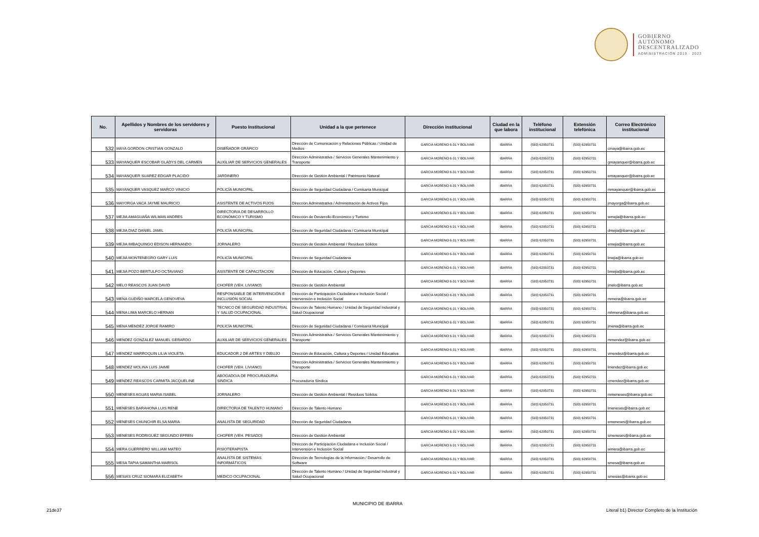GOBIERNO
AUTÓNOMO
DESCENTRALIZADO
ADMINISTRACIÓN 2019 - 2023
| No. | Apellidos y Nombres de los servidores y servidoras | Puesto Institucional | Unidad a la que pertenece | Dirección institucional | Ciudad en la que labora | Teléfono institucional | Extensión telefónica | Correo Electrónico institucional |
| --- | --- | --- | --- | --- | --- | --- | --- | --- |
| 532 | MAYA GORDON CRISTIAN GONZALO | DISEÑADOR GRÁFICO | Dirección de Comunicación y Relaciones Públicas / Unidad de Medios | GARCIA MORENO 6-31 Y BOLIVAR | IBARRA | (593) 62950731 | (593) 62950731 | cmaya@ibarra.gob.ec |
| 533 | MAYANQUER ESCOBAR GLADYS DEL CARMEN | AUXILIAR DE SERVICIOS GENERALES | Dirección Administrativa / Servicios Generales Mantenimiento y Transporte | GARCIA MORENO 6-31 Y BOLIVAR | IBARRA | (593) 62950731 | (593) 62950731 | gmayanquer@ibarra.gob.ec |
| 534 | MAYANQUER SUAREZ EDGAR PLACIDO | JARDINERO | Dirección de Gestión Ambiental / Patrimonio Natural | GARCIA MORENO 6-31 Y BOLIVAR | IBARRA | (593) 62950731 | (593) 62950731 | emayanquer@ibarra.gob.ec |
| 535 | MAYANQUER VASQUEZ MARCO VINICIO | POLICÍA MUNICIPAL | Dirección de Seguridad Ciudadana / Comisaría Municipal | GARCIA MORENO 6-31 Y BOLIVAR | IBARRA | (593) 62950731 | (593) 62950731 | mmayanquer@ibarra.gob.ec |
| 536 | MAYORGA VACA JAYME MAURICIO | ASISTENTE DE ACTIVOS FIJOS | Dirección Administrativa / Administración de Activos Fijos | GARCIA MORENO 6-31 Y BOLIVAR | IBARRA | (593) 62950731 | (593) 62950731 | jmayorga@ibarra.gob.ec |
| 537 | MEJIA AMAGUAÑA WILMAN ANDRES | DIRECTOR/A DE DESARROLLO ECONÓMICO Y TURISMO | Dirección de Desarrollo Económico y Turismo | GARCIA MORENO 6-31 Y BOLIVAR | IBARRA | (593) 62950731 | (593) 62950731 | wmejia@ibarra.gob.ec |
| 538 | MEJIA DIAZ DANIEL JAMIL | POLICÍA MUNICIPAL | Dirección de Seguridad Ciudadana / Comisaría Municipal | GARCIA MORENO 6-31 Y BOLIVAR | IBARRA | (593) 62950731 | (593) 62950731 | dmejia@ibarra.gob.ec |
| 539 | MEJIA IMBAQUINGO EDISON HERNANDO | JORNALERO | Dirección de Gestión Ambiental / Residuos Sólidos | GARCIA MORENO 6-31 Y BOLIVAR | IBARRA | (593) 62950731 | (593) 62950731 | emejia@ibarra.gob.ec |
| 540 | MEJIA MONTENEGRO GARY LUIS | POLICÍA MUNICIPAL | Dirección de Seguridad Ciudadana | GARCIA MORENO 6-31 Y BOLIVAR | IBARRA | (593) 62950731 | (593) 62950731 | lmejia@ibarra.gob.ec |
| 541 | MEJIA POZO BERTULFO OCTAVIANO | ASISTENTE DE CAPACITACION | Dirección de Educación, Cultura y Deportes | GARCIA MORENO 6-31 Y BOLIVAR | IBARRA | (593) 62950731 | (593) 62950731 | bmejia@ibarra.gob.ec |
| 542 | MELO REASCOS JUAN DAVID | CHOFER (VEH. LIVIANO) | Dirección de Gestión Ambiental | GARCIA MORENO 6-31 Y BOLIVAR | IBARRA | (593) 62950731 | (593) 62950731 | jmelo@ibarra.gob.ec |
| 543 | MENA GUDIÑO MARCELA GENOVEVA | RESPONSABLE DE INTERVENCIÓN E INCLUSIÓN SOCIAL | Dirección de Participación Ciudadana e Inclusión Social / Intervensión e Inclusión Social | GARCIA MORENO 6-31 Y BOLIVAR | IBARRA | (593) 62950731 | (593) 62950731 | mmena@ibarra.gob.ec |
| 544 | MENA LIMA MARCELO HERNAN | TECNICO DE SEGURIDAD INDUSTRIAL Y SALUD OCUPACIONAL | Dirección de Talento Humano / Unidad de Seguridad Industrial y Salud Ocupacional | GARCIA MORENO 6-31 Y BOLIVAR | IBARRA | (593) 62950731 | (593) 62950731 | mhmena@ibarra.gob.ec |
| 545 | MENA MENDEZ JORGE RAMIRO | POLICÍA MUNICIPAL | Dirección de Seguridad Ciudadana / Comisaría Municipal | GARCIA MORENO 6-31 Y BOLIVAR | IBARRA | (593) 62950731 | (593) 62950731 | jmena@ibarra.gob.ec |
| 546 | MENDEZ GONZALEZ MANUEL GERARDO | AUXILIAR DE SERVICIOS GENERALES | Dirección Administrativa / Servicios Generales Mantenimiento y Transporte | GARCIA MORENO 6-31 Y BOLIVAR | IBARRA | (593) 62950731 | (593) 62950731 | mmendez@ibarra.gob.ec |
| 547 | MENDEZ MARROQUIN LILIA VIOLETA | EDUCADOR 2 DE ARTES Y DIBUJO | Dirección de Educación, Cultura y Deportes / Unidad Educativa | GARCIA MORENO 6-31 Y BOLIVAR | IBARRA | (593) 62950731 | (593) 62950731 | vmendez@ibarra.gob.ec |
| 548 | MENDEZ MOLINA LUIS JAIME | CHOFER (VEH. LIVIANO) | Dirección Administrativa / Servicios Generales Mantenimiento y Transporte | GARCIA MORENO 6-31 Y BOLIVAR | IBARRA | (593) 62950731 | (593) 62950731 | lmendez@ibarra.gob.ec |
| 549 | MENDEZ REASCOS CARMITA JACQUELINE | ABOGADO/A DE PROCURADURIA SINDICA | Procuraduría Síndica | GARCIA MORENO 6-31 Y BOLIVAR | IBARRA | (593) 62950731 | (593) 62950731 | cmendez@ibarra.gob.ec |
| 550 | MENESES AGUAS MARIA ISABEL | JORNALERO | Dirección de Gestión Ambiental / Residuos Sólidos | GARCIA MORENO 6-31 Y BOLIVAR | IBARRA | (593) 62950731 | (593) 62950731 | mmeneses@ibarra.gob.ec |
| 551 | MENESES BARAHONA LUIS RENE | DIRECTOR/A DE TALENTO HUMANO | Dirección de Talento Humano | GARCIA MORENO 6-31 Y BOLIVAR | IBARRA | (593) 62950731 | (593) 62950731 | lmeneses@ibarra.gob.ec |
| 552 | MENESES CHUNCHIR ELSA MARIA | ANALISTA DE SEGURIDAD | Dirección de Seguridad Ciudadana | GARCIA MORENO 6-31 Y BOLIVAR | IBARRA | (593) 62950731 | (593) 62950731 | emeneses@ibarra.gob.ec |
| 553 | MENESES RODRIGUEZ SEGUNDO EFREN | CHOFER (VEH. PESADO) | Dirección de Gestión Ambiental | GARCIA MORENO 6-31 Y BOLIVAR | IBARRA | (593) 62950731 | (593) 62950731 | smeneses@ibarra.gob.ec |
| 554 | MERA GUERRERO WILLIAM MATEO | FISIOTERAPISTA | Dirección de Participación Ciudadana e Inclusión Social / Intervensión e Inclusión Social | GARCIA MORENO 6-31 Y BOLIVAR | IBARRA | (593) 62950731 | (593) 62950731 | wmera@ibarra.gob.ec |
| 555 | MESA TAPIA SAMANTHA MARISOL | ANALISTA DE SISTEMAS INFORMÁTICOS | Dirección de Tecnologías de la Información / Desarrollo de Software | GARCIA MORENO 6-31 Y BOLIVAR | IBARRA | (593) 62950731 | (593) 62950731 | smesa@ibarra.gob.ec |
| 556 | MESIAS CRUZ SIOMARA ELIZABETH | MEDICO OCUPACIONAL | Dirección de Talento Humano / Unidad de Seguridad Industrial y Salud Ocupacional | GARCIA MORENO 6-31 Y BOLIVAR | IBARRA | (593) 62950731 | (593) 62950731 | smesias@ibarra.gob.ec |
MUNICIPIO DE IBARRA
21de37
Literal b1) Director Completo de la Institución